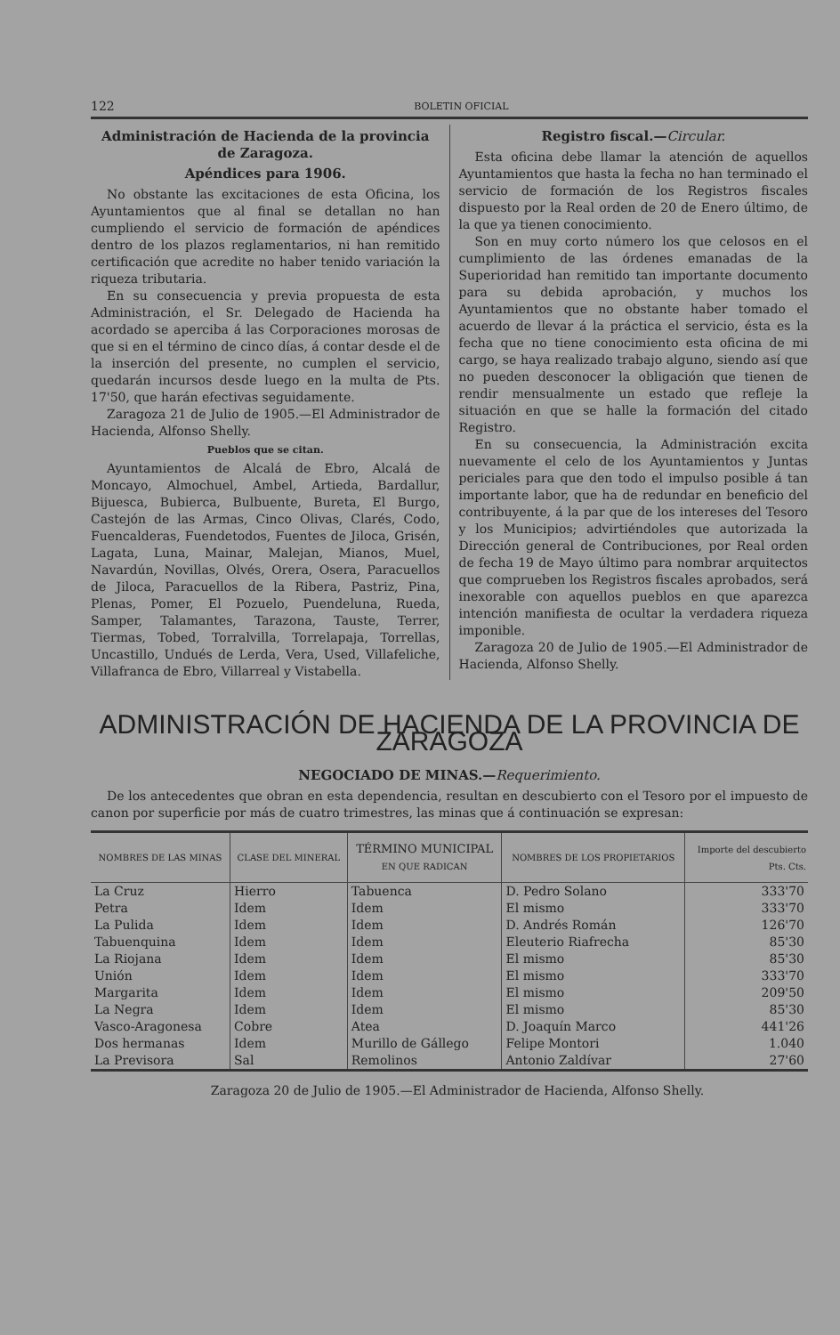122 BOLETIN OFICIAL
Administración de Hacienda de la provincia de Zaragoza.
Apéndices para 1906.
No obstante las excitaciones de esta Oficina, los Ayuntamientos que al final se detallan no han cumpliendo el servicio de formación de apéndices dentro de los plazos reglamentarios, ni han remitido certificación que acredite no haber tenido variación la riqueza tributaria.
En su consecuencia y previa propuesta de esta Administración, el Sr. Delegado de Hacienda ha acordado se aperciba á las Corporaciones morosas de que si en el término de cinco días, á contar desde el de la inserción del presente, no cumplen el servicio, quedarán incursos desde luego en la multa de Pts. 17'50, que harán efectivas seguidamente.
Zaragoza 21 de Julio de 1905.—El Administrador de Hacienda, Alfonso Shelly.
Pueblos que se citan.
Ayuntamientos de Alcalá de Ebro, Alcalá de Moncayo, Almochuel, Ambel, Artieda, Bardallur, Bijuesca, Bubierca, Bulbuente, Bureta, El Burgo, Castejón de las Armas, Cinco Olivas, Clarés, Codo, Fuencalderas, Fuendetodos, Fuentes de Jiloca, Grisén, Lagata, Luna, Mainar, Malejan, Mianos, Muel, Navardún, Novillas, Olvés, Orera, Osera, Paracuellos de Jiloca, Paracuellos de la Ribera, Pastriz, Pina, Plenas, Pomer, El Pozuelo, Puendeluna, Rueda, Samper, Talamantes, Tarazona, Tauste, Terrer, Tiermas, Tobed, Torralvilla, Torrelapaja, Torrellas, Uncastillo, Undués de Lerda, Vera, Used, Villafeliche, Villafranca de Ebro, Villarreal y Vistabella.
Registro fiscal.—Circular.
Esta oficina debe llamar la atención de aquellos Ayuntamientos que hasta la fecha no han terminado el servicio de formación de los Registros fiscales dispuesto por la Real orden de 20 de Enero último, de la que ya tienen conocimiento.
Son en muy corto número los que celosos en el cumplimiento de las órdenes emanadas de la Superioridad han remitido tan importante documento para su debida aprobación, y muchos los Ayuntamientos que no obstante haber tomado el acuerdo de llevar á la práctica el servicio, ésta es la fecha que no tiene conocimiento esta oficina de mi cargo, se haya realizado trabajo alguno, siendo así que no pueden desconocer la obligación que tienen de rendir mensualmente un estado que refleje la situación en que se halle la formación del citado Registro.
En su consecuencia, la Administración excita nuevamente el celo de los Ayuntamientos y Juntas periciales para que den todo el impulso posible á tan importante labor, que ha de redundar en beneficio del contribuyente, á la par que de los intereses del Tesoro y los Municipios; advirtiéndoles que autorizada la Dirección general de Contribuciones, por Real orden de fecha 19 de Mayo último para nombrar arquitectos que comprueben los Registros fiscales aprobados, será inexorable con aquellos pueblos en que aparezca intención manifiesta de ocultar la verdadera riqueza imponible.
Zaragoza 20 de Julio de 1905.—El Administrador de Hacienda, Alfonso Shelly.
ADMINISTRACIÓN DE HACIENDA DE LA PROVINCIA DE ZARAGOZA
NEGOCIADO DE MINAS.—Requerimiento.
De los antecedentes que obran en esta dependencia, resultan en descubierto con el Tesoro por el impuesto de canon por superficie por más de cuatro trimestres, las minas que á continuación se expresan:
| NOMBRES DE LAS MINAS | CLASE DEL MINERAL | TÉRMINO MUNICIPAL EN QUE RADICAN | NOMBRES DE LOS PROPIETARIOS | Importe del descubierto Pts. Cts. |
| --- | --- | --- | --- | --- |
| La Cruz | Hierro | Tabuenca | D. Pedro Solano | 333'70 |
| Petra | Idem | Idem | El mismo | 333'70 |
| La Pulida | Idem | Idem | D. Andrés Román | 126'70 |
| Tabuenquina | Idem | Idem | Eleuterio Riafrecha | 85'30 |
| La Riojana | Idem | Idem | El mismo | 85'30 |
| Unión | Idem | Idem | El mismo | 333'70 |
| Margarita | Idem | Idem | El mismo | 209'50 |
| La Negra | Idem | Idem | El mismo | 85'30 |
| Vasco-Aragonesa | Cobre | Atea | D. Joaquín Marco | 441'26 |
| Dos hermanas | Idem | Murillo de Gállego | Felipe Montori | 1.040 |
| La Previsora | Sal | Remolinos | Antonio Zaldívar | 27'60 |
Zaragoza 20 de Julio de 1905.—El Administrador de Hacienda, Alfonso Shelly.